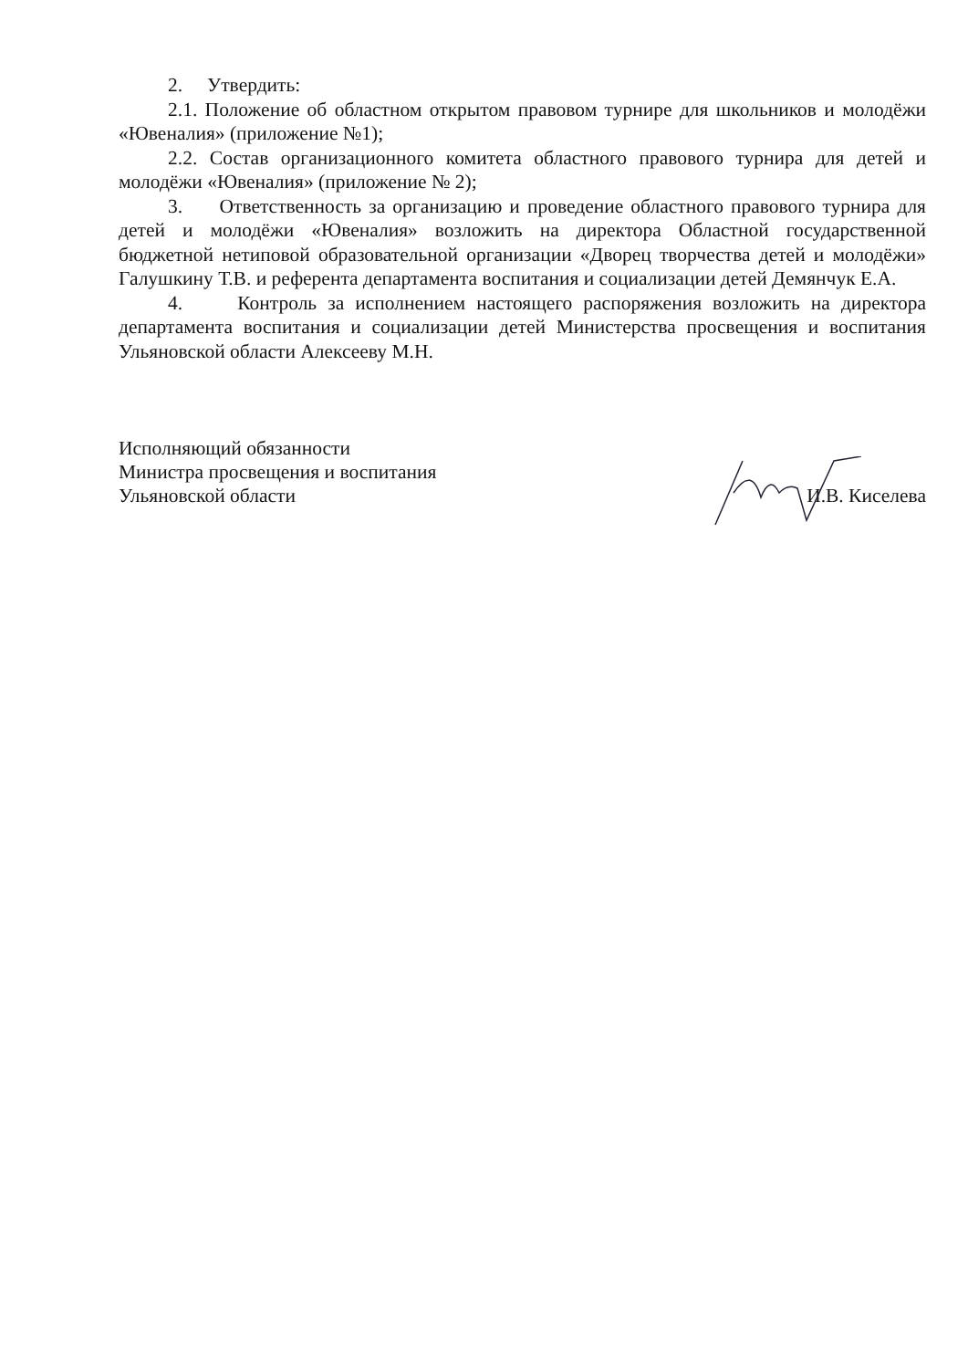2. Утвердить:
2.1. Положение об областном открытом правовом турнире для школьников и молодёжи «Ювеналия» (приложение №1);
2.2. Состав организационного комитета областного правового турнира для детей и молодёжи «Ювеналия» (приложение № 2);
3. Ответственность за организацию и проведение областного правового турнира для детей и молодёжи «Ювеналия» возложить на директора Областной государственной бюджетной нетиповой образовательной организации «Дворец творчества детей и молодёжи» Галушкину Т.В. и референта департамента воспитания и социализации детей Демянчук Е.А.
4. Контроль за исполнением настоящего распоряжения возложить на директора департамента воспитания и социализации детей Министерства просвещения и воспитания Ульяновской области Алексееву М.Н.
Исполняющий обязанности
Министра просвещения и воспитания
Ульяновской области
И.В. Киселева